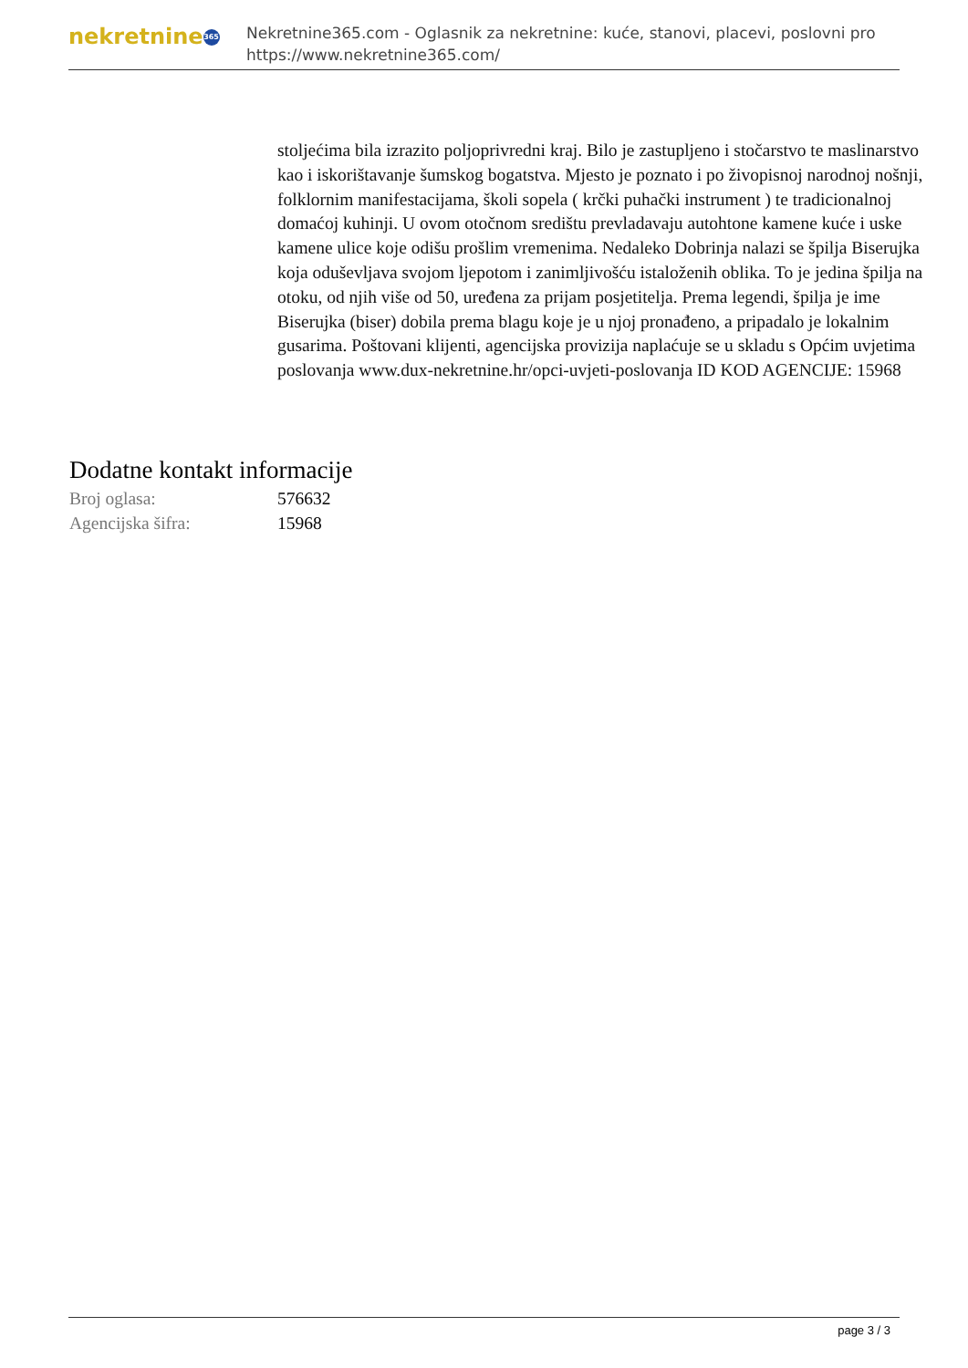nekretnine 365
Nekretnine365.com - Oglasnik za nekretnine: kuće, stanovi, placevi, poslovni pro
https://www.nekretnine365.com/
stoljećima bila izrazito poljoprivredni kraj. Bilo je zastupljeno i stočarstvo te maslinarstvo kao i iskorištavanje šumskog bogatstva. Mjesto je poznato i po živopisnoj narodnoj nošnji, folklornim manifestacijama, školi sopela ( krčki puhački instrument ) te tradicionalnoj domaćoj kuhinji. U ovom otočnom središtu prevladavaju autohtone kamene kuće i uske kamene ulice koje odišu prošlim vremenima. Nedaleko Dobrinja nalazi se špilja Biserujka koja oduševljava svojom ljepotom i zanimljivošću istaloženih oblika. To je jedina špilja na otoku, od njih više od 50, uređena za prijam posjetitelja. Prema legendi, špilja je ime Biserujka (biser) dobila prema blagu koje je u njoj pronađeno, a pripadalo je lokalnim gusarima. Poštovani klijenti, agencijska provizija naplaćuje se u skladu s Općim uvjetima poslovanja www.dux-nekretnine.hr/opci-uvjeti-poslovanja ID KOD AGENCIJE: 15968
Dodatne kontakt informacije
Broj oglasa: 576632
Agencijska šifra: 15968
page 3 / 3